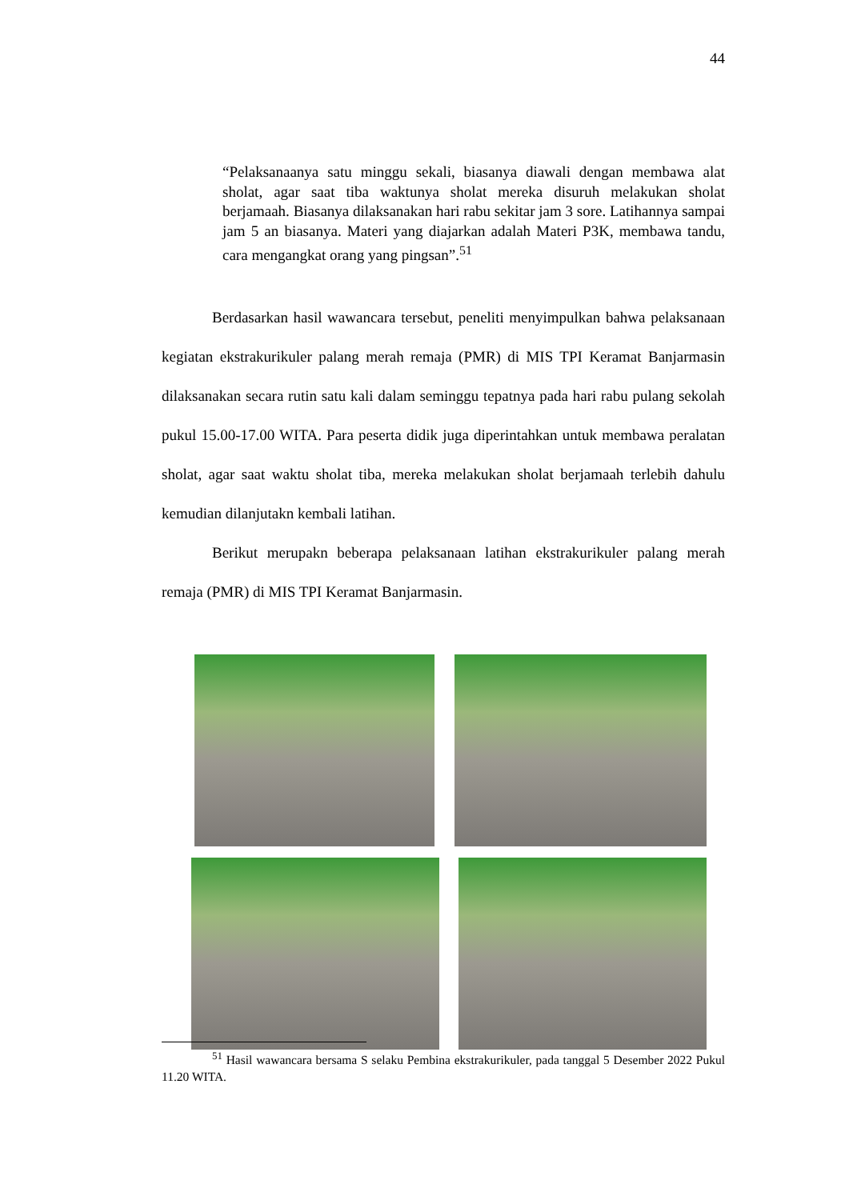44
“Pelaksanaanya satu minggu sekali, biasanya diawali dengan membawa alat sholat, agar saat tiba waktunya sholat mereka disuruh melakukan sholat berjamaah. Biasanya dilaksanakan hari rabu sekitar jam 3 sore. Latihannya sampai jam 5 an biasanya. Materi yang diajarkan adalah Materi P3K, membawa tandu, cara mengangkat orang yang pingsan”.<sup>51</sup>
Berdasarkan hasil wawancara tersebut, peneliti menyimpulkan bahwa pelaksanaan kegiatan ekstrakurikuler palang merah remaja (PMR) di MIS TPI Keramat Banjarmasin dilaksanakan secara rutin satu kali dalam seminggu tepatnya pada hari rabu pulang sekolah pukul 15.00-17.00 WITA. Para peserta didik juga diperintahkan untuk membawa peralatan sholat, agar saat waktu sholat tiba, mereka melakukan sholat berjamaah terlebih dahulu kemudian dilanjutakn kembali latihan.
Berikut merupakn beberapa pelaksanaan latihan ekstrakurikuler palang merah remaja (PMR) di MIS TPI Keramat Banjarmasin.
<sup>51</sup> Hasil wawancara bersama S selaku Pembina ekstrakurikuler, pada tanggal 5 Desember 2022 Pukul 11.20 WITA.